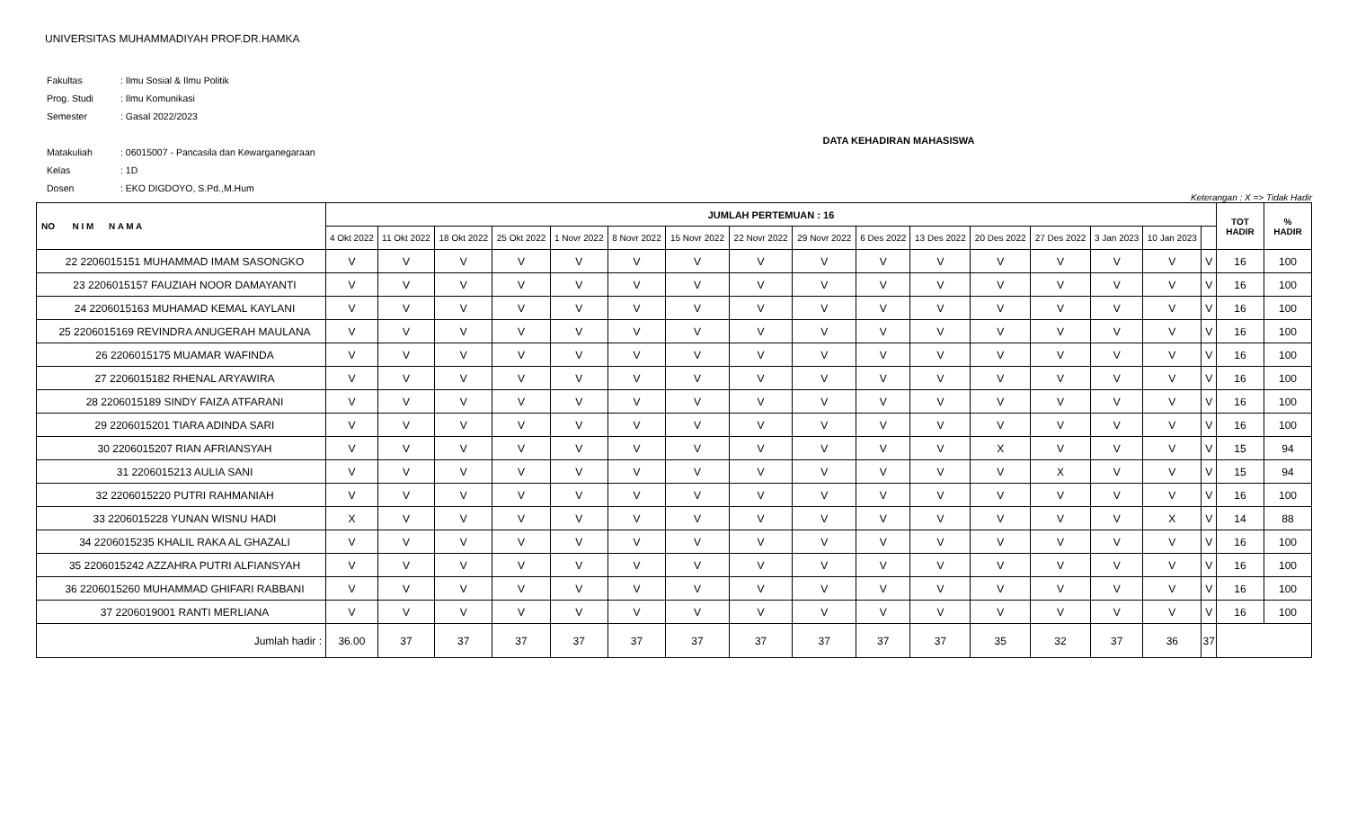UNIVERSITAS MUHAMMADIYAH PROF.DR.HAMKA
| Fakultas | : Ilmu Sosial & Ilmu Politik |
| Prog. Studi | : Ilmu Komunikasi |
| Semester | : Gasal 2022/2023 |
| Matakuliah | : 06015007 - Pancasila dan Kewarganegaraan |
| Kelas | : 1D |
| Dosen | : EKO DIGDOYO, S.Pd.,M.Hum |
DATA KEHADIRAN MAHASISWA
Keterangan : X => Tidak Hadir
| NO N I M N A M A | JUMLAH PERTEMUAN : 16 | | | | | | | | | | | | | | | | TOT HADIR | % HADIR |
| --- | --- | --- | --- | --- | --- | --- | --- | --- | --- | --- | --- | --- | --- | --- | --- | --- | --- | --- |
| | 4 Okt 2022 | 11 Okt 2022 | 18 Okt 2022 | 25 Okt 2022 | 1 Novr 2022 | 8 Novr 2022 | 15 Novr 2022 | 22 Novr 2022 | 29 Novr 2022 | 6 Des 2022 | 13 Des 2022 | 20 Des 2022 | 27 Des 2022 | 3 Jan 2023 | 10 Jan 2023 | | | |
| 22 2206015151 MUHAMMAD IMAM SASONGKO | V | V | V | V | V | V | V | V | V | V | V | V | V | V | V | V | 16 | 100 |
| 23 2206015157 FAUZIAH NOOR DAMAYANTI | V | V | V | V | V | V | V | V | V | V | V | V | V | V | V | V | 16 | 100 |
| 24 2206015163 MUHAMAD KEMAL KAYLANI | V | V | V | V | V | V | V | V | V | V | V | V | V | V | V | V | 16 | 100 |
| 25 2206015169 REVINDRA ANUGERAH MAULANA | V | V | V | V | V | V | V | V | V | V | V | V | V | V | V | V | 16 | 100 |
| 26 2206015175 MUAMAR WAFINDA | V | V | V | V | V | V | V | V | V | V | V | V | V | V | V | V | 16 | 100 |
| 27 2206015182 RHENAL ARYAWIRA | V | V | V | V | V | V | V | V | V | V | V | V | V | V | V | V | 16 | 100 |
| 28 2206015189 SINDY FAIZA ATFARANI | V | V | V | V | V | V | V | V | V | V | V | V | V | V | V | V | 16 | 100 |
| 29 2206015201 TIARA ADINDA SARI | V | V | V | V | V | V | V | V | V | V | V | V | V | V | V | V | 16 | 100 |
| 30 2206015207 RIAN AFRIANSYAH | V | V | V | V | V | V | V | V | V | V | V | X | V | V | V | V | 15 | 94 |
| 31 2206015213 AULIA SANI | V | V | V | V | V | V | V | V | V | V | V | V | X | V | V | V | 15 | 94 |
| 32 2206015220 PUTRI RAHMANIAH | V | V | V | V | V | V | V | V | V | V | V | V | V | V | V | V | 16 | 100 |
| 33 2206015228 YUNAN WISNU HADI | X | V | V | V | V | V | V | V | V | V | V | V | V | V | X | V | 14 | 88 |
| 34 2206015235 KHALIL RAKA AL GHAZALI | V | V | V | V | V | V | V | V | V | V | V | V | V | V | V | V | 16 | 100 |
| 35 2206015242 AZZAHRA PUTRI ALFIANSYAH | V | V | V | V | V | V | V | V | V | V | V | V | V | V | V | V | 16 | 100 |
| 36 2206015260 MUHAMMAD GHIFARI RABBANI | V | V | V | V | V | V | V | V | V | V | V | V | V | V | V | V | 16 | 100 |
| 37 2206019001 RANTI MERLIANA | V | V | V | V | V | V | V | V | V | V | V | V | V | V | V | V | 16 | 100 |
| Jumlah hadir : | 36.00 | 37 | 37 | 37 | 37 | 37 | 37 | 37 | 37 | 37 | 37 | 35 | 32 | 37 | 36 | 37 | | |